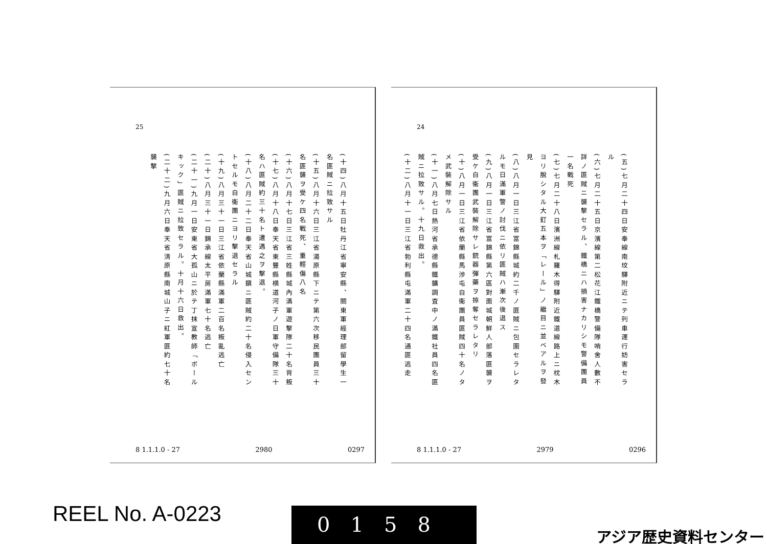25
(十四)八月十五日牡丹江省寧安縣、關東軍經理部留學生一名匪賊ニ拉致サル
(十五)八月十六日三江省湯原縣下ニテ第六次移民團員三十名匪襲ヲ受ケ四名戰死、重輕傷八名
(十六)八月十七日三江省三姓縣城內滿軍遊擊隊二十名背叛
(十七)八月十八日奉天省東豐縣横道河子ノ日軍守備隊三十名ハ匪賊約三十名ト遭遇之ヲ擊退。
(十八)八月二十二日奉天省山城鎭ニ匪賊約二十名侵入セントセルモ自衞團ニヨリ擊退セラル
(十九)八月三十一日三江省依蘭縣滿軍二百名叛亂逃亡
(二十)八月三十一日錦承線太平房滿軍七十名逃亡
(二十一)九月一日安東省大孤山ニ於テ丁抹宣教師「ボールキック」匪賊ニ拉致セラル。十月十六日救出。
(二十二)九月六日奉天省淸原縣南城山子ニ紅軍匪約七十名襲擊
8 1.1.1.0 - 27 2980 0297
24
(五)七月二十四日安奉線南坟驛附近ニテ列車運行妨害セラル
(六)七月二十五日京濱線第二松花江鐵橋警備隊哨舍人數不詳ノ匪賊ニ襲擊セラル、鐵橋ニハ損害ナカリシモ警備團員一名戰死
(七)七月二十八日濱洲線札羅木得驛附近鐵道線路上ニ枕木ヨリ脫シタル大釘五本ヲ「レール」ノ繼目ニ並ベアルヲ發見
(八)八月一日三江省富錦縣城約二千ノ匪賊ニ包圍セラレタルモ日滿軍警ノ討伐ニ依リ匪賊ハ漸次後退ス
(九)八月一日三江省富錦縣第六區對面城朝鮮人部落匪襲ヲ受ケ自衞團武裝解除サレ銃器彈藥ヲ掠奪セラレタリ
(十)八月一日三江省依蘭縣馬涉屯自衞團員匪賊四十名ノタメ武裝解除サル
(十一)八月七日熱河省承德縣鐵鑛調査中ノ滿鐵社員四名匪賊ニ拉致サル。十九日救出。
(十二)八月十一日三江省勃利縣屯滿軍二十四名通匪逃走
8 1.1.1.0 - 27 2979 0296
REEL No. A-0223 0158
アジア歴史資料センター